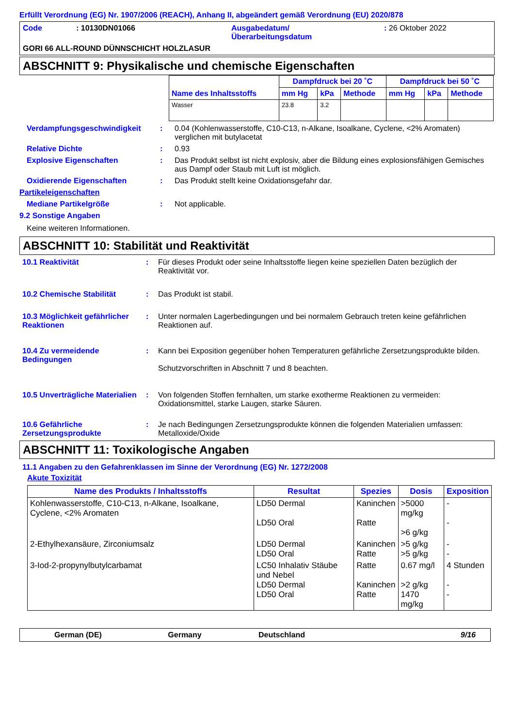Erfüllt Verordnung (EG) Nr. 1907/2006 (REACH), Anhang II, abgeändert gemäß Verordnung (EU) 2020/878
Code : 10130DN01066 Ausgabedatum/
Überarbeitungsdatum
: 26 Oktober 2022
GORI 66 ALL-ROUND DÜNNSCHICHT HOLZLASUR
ABSCHNITT 9: Physikalische und chemische Eigenschaften
| Name des Inhaltsstoffs | Dampfdruck bei 20 ˚C | | | Dampfdruck bei 50 ˚C | | |
| --- | --- | --- | --- | --- | --- | --- |
| | mm Hg | kPa | Methode | mm Hg | kPa | Methode |
| Wasser | 23.8 | 3.2 | | | | |
Verdampfungsgeschwindigkeit : 0.04 (Kohlenwasserstoffe, C10-C13, n-Alkane, Isoalkane, Cyclene, <2% Aromaten) verglichen mit butylacetat
Relative Dichte : 0.93
Explosive Eigenschaften : Das Produkt selbst ist nicht explosiv, aber die Bildung eines explosionsfähigen Gemisches aus Dampf oder Staub mit Luft ist möglich.
Oxidierende Eigenschaften : Das Produkt stellt keine Oxidationsgefahr dar.
Partikeleigenschaften
Mediane Partikelgröße : Not applicable.
9.2 Sonstige Angaben
Keine weiteren Informationen.
ABSCHNITT 10: Stabilität und Reaktivität
10.1 Reaktivität : Für dieses Produkt oder seine Inhaltsstoffe liegen keine speziellen Daten bezüglich der Reaktivität vor.
10.2 Chemische Stabilität : Das Produkt ist stabil.
10.3 Möglichkeit gefährlicher Reaktionen
: Unter normalen Lagerbedingungen und bei normalem Gebrauch treten keine gefährlichen Reaktionen auf.
10.4 Zu vermeidende Bedingungen
: Kann bei Exposition gegenüber hohen Temperaturen gefährliche Zersetzungsprodukte bilden.
Schutzvorschriften in Abschnitt 7 und 8 beachten.
10.5 Unverträgliche Materialien
: Von folgenden Stoffen fernhalten, um starke exotherme Reaktionen zu vermeiden: Oxidationsmittel, starke Laugen, starke Säuren.
10.6 Gefährliche Zersetzungsprodukte
: Je nach Bedingungen Zersetzungsprodukte können die folgenden Materialien umfassen: Metalloxide/Oxide
ABSCHNITT 11: Toxikologische Angaben
11.1 Angaben zu den Gefahrenklassen im Sinne der Verordnung (EG) Nr. 1272/2008
Akute Toxizität
| Name des Produkts / Inhaltsstoffs | Resultat | Spezies | Dosis | Exposition |
| --- | --- | --- | --- | --- |
| Kohlenwasserstoffe, C10-C13, n-Alkane, Isoalkane, Cyclene, <2% Aromaten | LD50 Dermal LD50 Oral | Kaninchen Ratte | >5000 mg/kg >6 g/kg | - - |
| 2-Ethylhexansäure, Zirconiumsalz | LD50 Dermal LD50 Oral | Kaninchen Ratte | >5 g/kg >5 g/kg | - - |
| 3-Iod-2-propynylbutylcarbamat | LC50 Inhalativ Stäube und Nebel LD50 Dermal LD50 Oral | Ratte Kaninchen Ratte | 0.67 mg/l >2 g/kg 1470 mg/kg | 4 Stunden - - |
German (DE) Germany Deutschland 9/16